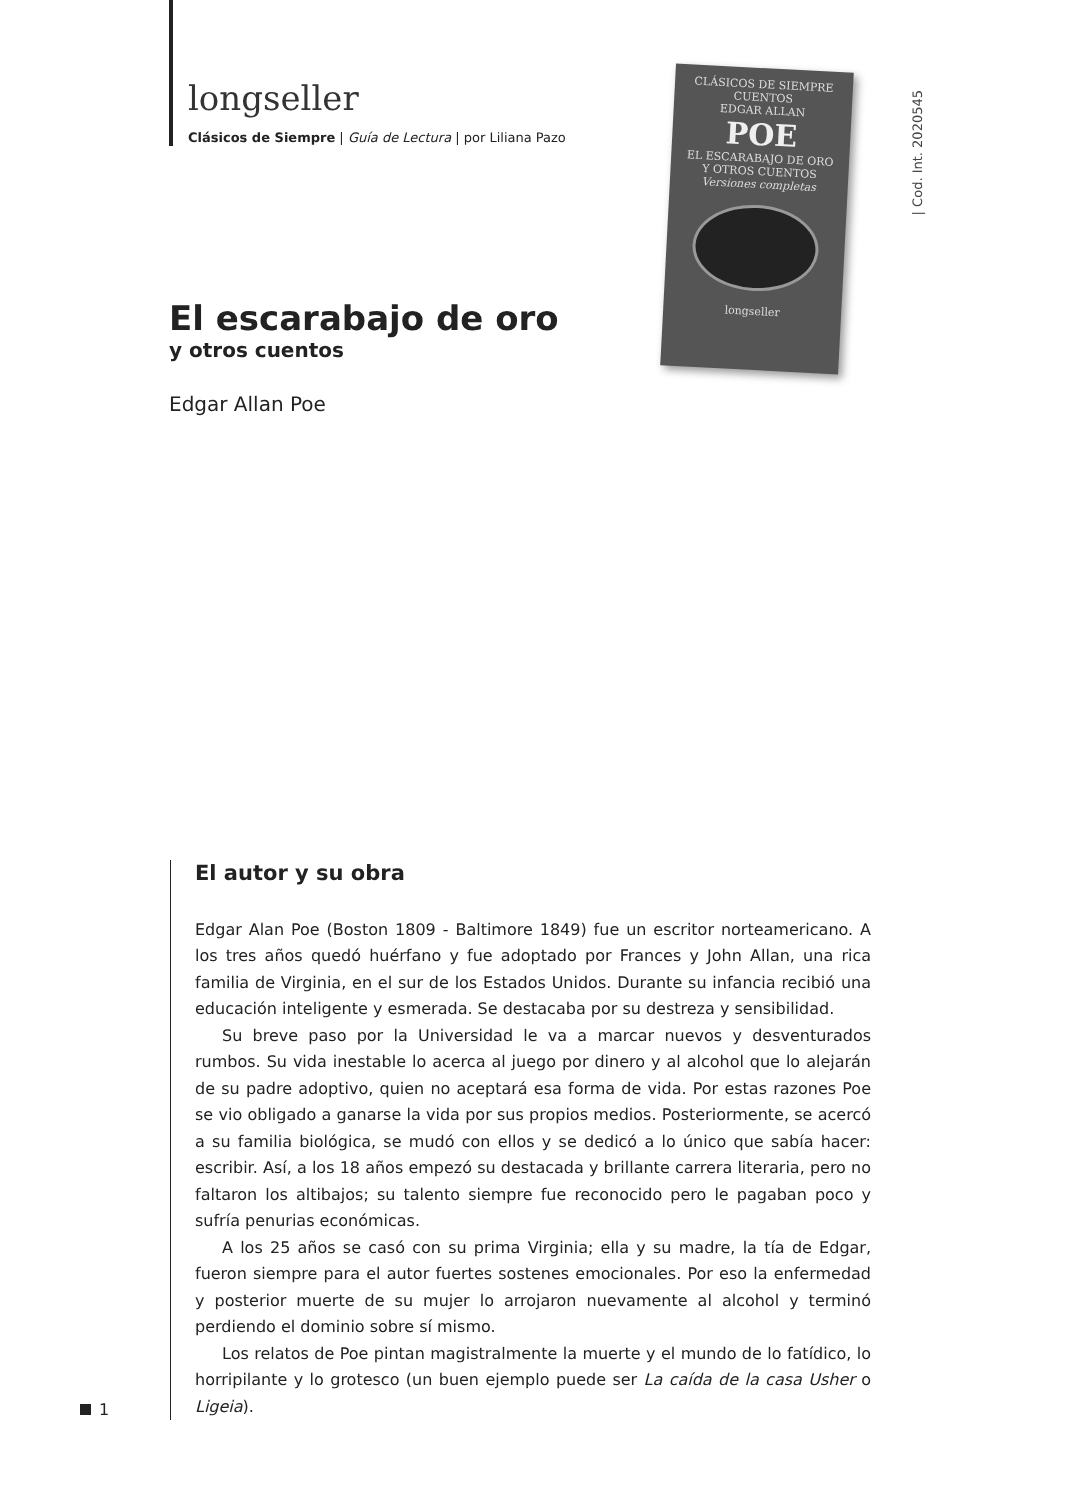longseller
Clásicos de Siempre | Guía de Lectura | por Liliana Pazo
CLÁSICOS DE SIEMPRE
CUENTOS
EDGAR ALLAN
POE
EL ESCARABAJO DE ORO
Y OTROS CUENTOS
Versiones completas
longseller
| Cod. Int. 2020545
El escarabajo de oro
y otros cuentos
Edgar Allan Poe
El autor y su obra
Edgar Alan Poe (Boston 1809 - Baltimore 1849) fue un escritor norteamericano. A los tres años quedó huérfano y fue adoptado por Frances y John Allan, una rica familia de Virginia, en el sur de los Estados Unidos. Durante su infancia recibió una educación inteligente y esmerada. Se destacaba por su destreza y sensibilidad.
Su breve paso por la Universidad le va a marcar nuevos y desventurados rumbos. Su vida inestable lo acerca al juego por dinero y al alcohol que lo alejarán de su padre adoptivo, quien no aceptará esa forma de vida. Por estas razones Poe se vio obligado a ganarse la vida por sus propios medios. Posteriormente, se acercó a su familia biológica, se mudó con ellos y se dedicó a lo único que sabía hacer: escribir. Así, a los 18 años empezó su destacada y brillante carrera literaria, pero no faltaron los altibajos; su talento siempre fue reconocido pero le pagaban poco y sufría penurias económicas.
A los 25 años se casó con su prima Virginia; ella y su madre, la tía de Edgar, fueron siempre para el autor fuertes sostenes emocionales. Por eso la enfermedad y posterior muerte de su mujer lo arrojaron nuevamente al alcohol y terminó perdiendo el dominio sobre sí mismo.
Los relatos de Poe pintan magistralmente la muerte y el mundo de lo fatídico, lo horripilante y lo grotesco (un buen ejemplo puede ser La caída de la casa Usher o Ligeia).
1